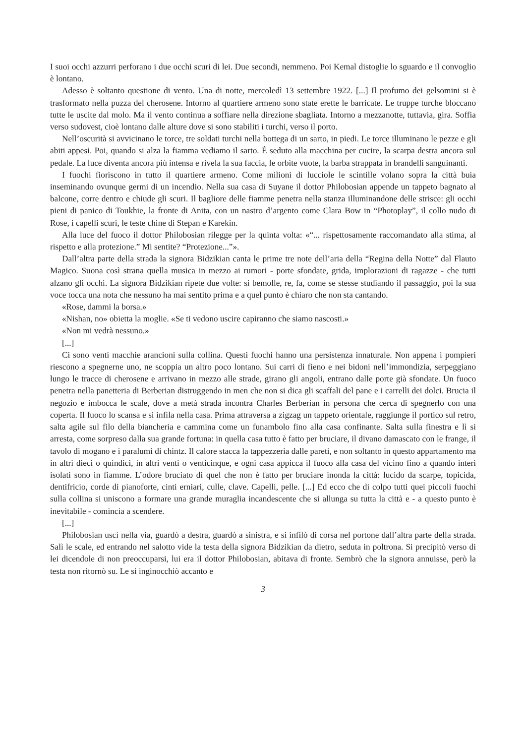I suoi occhi azzurri perforano i due occhi scuri di lei. Due secondi, nemmeno. Poi Kemal distoglie lo sguardo e il convoglio è lontano.
Adesso è soltanto questione di vento. Una di notte, mercoledì 13 settembre 1922. [...] Il profumo dei gelsomini si è trasformato nella puzza del cherosene. Intorno al quartiere armeno sono state erette le barricate. Le truppe turche bloccano tutte le uscite dal molo. Ma il vento continua a soffiare nella direzione sbagliata. Intorno a mezzanotte, tuttavia, gira. Soffia verso sudovest, cioè lontano dalle alture dove si sono stabiliti i turchi, verso il porto.
Nell’oscurità si avvicinano le torce, tre soldati turchi nella bottega di un sarto, in piedi. Le torce illuminano le pezze e gli abiti appesi. Poi, quando si alza la fiamma vediamo il sarto. È seduto alla macchina per cucire, la scarpa destra ancora sul pedale. La luce diventa ancora più intensa e rivela la sua faccia, le orbite vuote, la barba strappata in brandelli sanguinanti.
I fuochi fioriscono in tutto il quartiere armeno. Come milioni di lucciole le scintille volano sopra la città buia inseminando ovunque germi di un incendio. Nella sua casa di Suyane il dottor Philobosian appende un tappeto bagnato al balcone, corre dentro e chiude gli scuri. Il bagliore delle fiamme penetra nella stanza illuminandone delle strisce: gli occhi pieni di panico di Toukhie, la fronte di Anita, con un nastro d’argento come Clara Bow in “Photoplay”, il collo nudo di Rose, i capelli scuri, le teste chine di Stepan e Karekin.
Alla luce del fuoco il dottor Philobosian rilegge per la quinta volta: «“... rispettosamente raccomandato alla stima, al rispetto e alla protezione.” Mi sentite? “Protezione...”».
Dall’altra parte della strada la signora Bidzikian canta le prime tre note dell’aria della “Regina della Notte” dal Flauto Magico. Suona così strana quella musica in mezzo ai rumori - porte sfondate, grida, implorazioni di ragazze - che tutti alzano gli occhi. La signora Bidzikian ripete due volte: si bemolle, re, fa, come se stesse studiando il passaggio, poi la sua voce tocca una nota che nessuno ha mai sentito prima e a quel punto è chiaro che non sta cantando.
«Rose, dammi la borsa.»
«Nishan, no» obietta la moglie. «Se ti vedono uscire capiranno che siamo nascosti.»
«Non mi vedrà nessuno.»
[...]
Ci sono venti macchie arancioni sulla collina. Questi fuochi hanno una persistenza innaturale. Non appena i pompieri riescono a spegnerne uno, ne scoppia un altro poco lontano. Sui carri di fieno e nei bidoni nell’immondizia, serpeggiano lungo le tracce di cherosene e arrivano in mezzo alle strade, girano gli angoli, entrano dalle porte già sfondate. Un fuoco penetra nella panetteria di Berberian distruggendo in men che non si dica gli scaffali del pane e i carrelli dei dolci. Brucia il negozio e imbocca le scale, dove a metà strada incontra Charles Berberian in persona che cerca di spegnerlo con una coperta. Il fuoco lo scansa e si infila nella casa. Prima attraversa a zigzag un tappeto orientale, raggiunge il portico sul retro, salta agile sul filo della biancheria e cammina come un funambolo fino alla casa confinante. Salta sulla finestra e lì si arresta, come sorpreso dalla sua grande fortuna: in quella casa tutto è fatto per bruciare, il divano damascato con le frange, il tavolo di mogano e i paralumi di chintz. Il calore stacca la tappezzeria dalle pareti, e non soltanto in questo appartamento ma in altri dieci o quindici, in altri venti o venticinque, e ogni casa appicca il fuoco alla casa del vicino fino a quando interi isolati sono in fiamme. L’odore bruciato di quel che non è fatto per bruciare inonda la città: lucido da scarpe, topicida, dentifricio, corde di pianoforte, cinti erniari, culle, clave. Capelli, pelle. [...] Ed ecco che di colpo tutti quei piccoli fuochi sulla collina si uniscono a formare una grande muraglia incandescente che si allunga su tutta la città e - a questo punto è inevitabile - comincia a scendere.
[...]
Philobosian uscì nella via, guardò a destra, guardò a sinistra, e si infilò di corsa nel portone dall’altra parte della strada. Salì le scale, ed entrando nel salotto vide la testa della signora Bidzikian da dietro, seduta in poltrona. Si precipitò verso di lei dicendole di non preoccuparsi, lui era il dottor Philobosian, abitava di fronte. Sembrò che la signora annuisse, però la testa non ritornò su. Le si inginocchiò accanto e
3